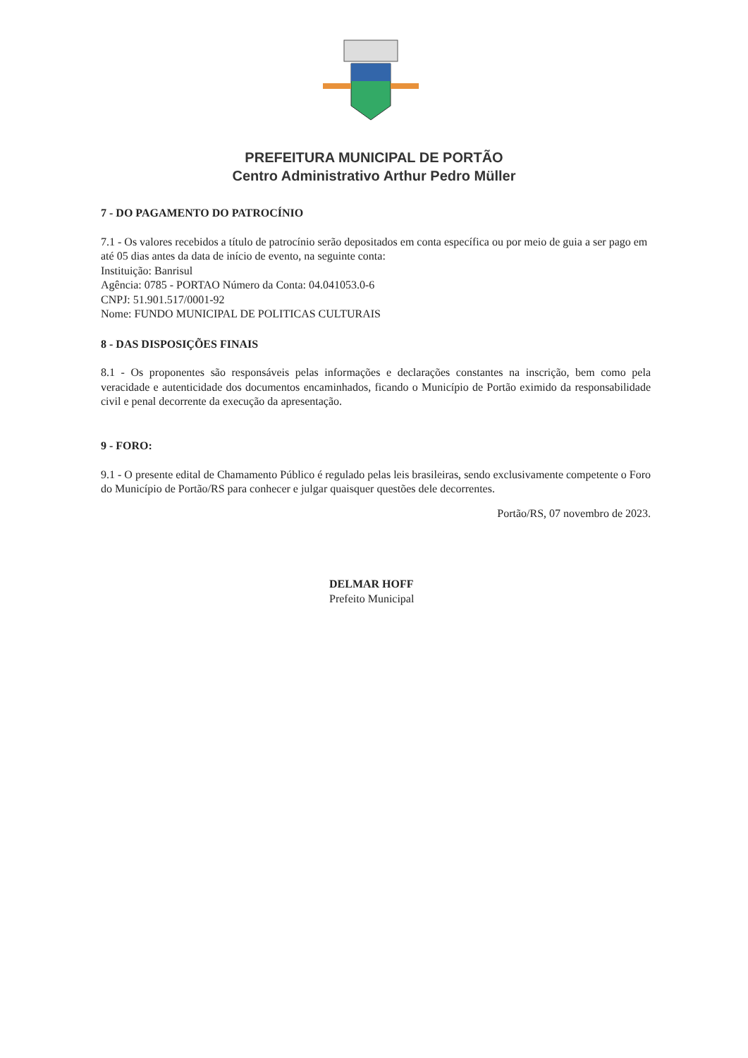PREFEITURA MUNICIPAL DE PORTÃO
Centro Administrativo Arthur Pedro Müller
7 - DO PAGAMENTO DO PATROCÍNIO
7.1 - Os valores recebidos a título de patrocínio serão depositados em conta específica ou por meio de guia a ser pago em até 05 dias antes da data de início de evento, na seguinte conta:
Instituição: Banrisul
Agência: 0785 - PORTAO Número da Conta: 04.041053.0-6
CNPJ: 51.901.517/0001-92
Nome: FUNDO MUNICIPAL DE POLITICAS CULTURAIS
8 - DAS DISPOSIÇÕES FINAIS
8.1 - Os proponentes são responsáveis pelas informações e declarações constantes na inscrição, bem como pela veracidade e autenticidade dos documentos encaminhados, ficando o Município de Portão eximido da responsabilidade civil e penal decorrente da execução da apresentação.
9 - FORO:
9.1 - O presente edital de Chamamento Público é regulado pelas leis brasileiras, sendo exclusivamente competente o Foro do Município de Portão/RS para conhecer e julgar quaisquer questões dele decorrentes.
Portão/RS, 07 novembro de 2023.
DELMAR HOFF
Prefeito Municipal